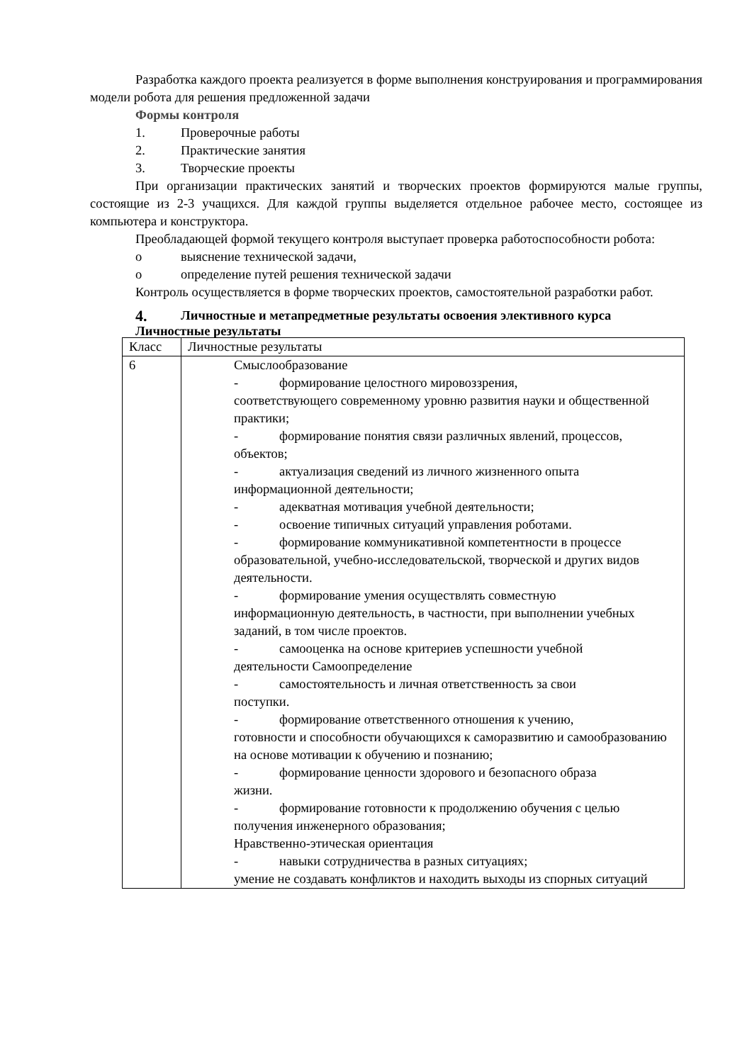Разработка каждого проекта реализуется в форме выполнения конструирования и программирования модели робота для решения предложенной задачи
Формы контроля
1. Проверочные работы
2. Практические занятия
3. Творческие проекты
При организации практических занятий и творческих проектов формируются малые группы, состоящие из 2-3 учащихся. Для каждой группы выделяется отдельное рабочее место, состоящее из компьютера и конструктора.
Преобладающей формой текущего контроля выступает проверка работоспособности робота:
o выяснение технической задачи,
o определение путей решения технической задачи
Контроль осуществляется в форме творческих проектов, самостоятельной разработки работ.
4. Личностные и метапредметные результаты освоения элективного курса
Личностные результаты
| Класс | Личностные результаты |
| 6 | Смыслообразование - формирование целостного мировоззрения, соответствующего современному уровню развития науки и общественной практики; - формирование понятия связи различных явлений, процессов, объектов; - актуализация сведений из личного жизненного опыта информационной деятельности; - адекватная мотивация учебной деятельности; - освоение типичных ситуаций управления роботами. - формирование коммуникативной компетентности в процессе образовательной, учебно-исследовательской, творческой и других видов деятельности. - формирование умения осуществлять совместную информационную деятельность, в частности, при выполнении учебных заданий, в том числе проектов. - самооценка на основе критериев успешности учебной деятельности Самоопределение - самостоятельность и личная ответственность за свои поступки. - формирование ответственного отношения к учению, готовности и способности обучающихся к саморазвитию и самообразованию на основе мотивации к обучению и познанию; - формирование ценности здорового и безопасного образа жизни. - формирование готовности к продолжению обучения с целью получения инженерного образования; Нравственно-этическая ориентация - навыки сотрудничества в разных ситуациях; умение не создавать конфликтов и находить выходы из спорных ситуаций |